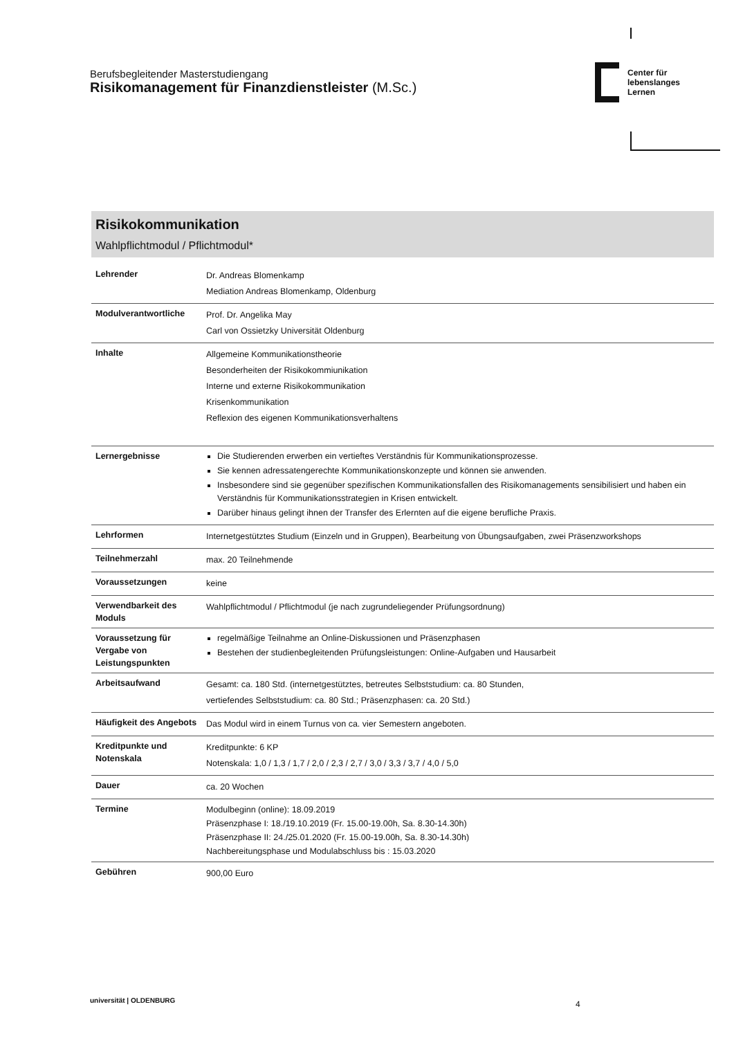Berufsbegleitender Masterstudiengang
Risikomanagement für Finanzdienstleister (M.Sc.)
Center für
lebenslanges
Lernen
Risikokommunikation
Wahlpflichtmodul / Pflichtmodul*
| Lehrender | Dr. Andreas Blomenkamp Mediation Andreas Blomenkamp, Oldenburg |
| Modulverantwortliche | Prof. Dr. Angelika May Carl von Ossietzky Universität Oldenburg |
| Inhalte | Allgemeine Kommunikationstheorie Besonderheiten der Risikokommiunikation Interne und externe Risikokommunikation Krisenkommunikation Reflexion des eigenen Kommunikationsverhaltens |
| Lernergebnisse | Die Studierenden erwerben ein vertieftes Verständnis für Kommunikationsprozesse. Sie kennen adressatengerechte Kommunikationskonzepte und können sie anwenden. Insbesondere sind sie gegenüber spezifischen Kommunikationsfallen des Risikomanagements sensibilisiert und haben ein Verständnis für Kommunikationsstrategien in Krisen entwickelt. Darüber hinaus gelingt ihnen der Transfer des Erlernten auf die eigene berufliche Praxis. |
| Lehrformen | Internetgestütztes Studium (Einzeln und in Gruppen), Bearbeitung von Übungsaufgaben, zwei Präsenzworkshops |
| Teilnehmerzahl | max. 20 Teilnehmende |
| Voraussetzungen | keine |
| Verwendbarkeit des Moduls | Wahlpflichtmodul / Pflichtmodul (je nach zugrundeliegender Prüfungsordnung) |
| Voraussetzung für Vergabe von Leistungspunkten | regelmäßige Teilnahme an Online-Diskussionen und Präsenzphasen Bestehen der studienbegleitenden Prüfungsleistungen: Online-Aufgaben und Hausarbeit |
| Arbeitsaufwand | Gesamt: ca. 180 Std. (internetgestütztes, betreutes Selbststudium: ca. 80 Stunden, vertiefendes Selbststudium: ca. 80 Std.; Präsenzphasen: ca. 20 Std.) |
| Häufigkeit des Angebots | Das Modul wird in einem Turnus von ca. vier Semestern angeboten. |
| Kreditpunkte und Notenskala | Kreditpunkte: 6 KP Notenskala: 1,0 / 1,3 / 1,7 / 2,0 / 2,3 / 2,7 / 3,0 / 3,3 / 3,7 / 4,0 / 5,0 |
| Dauer | ca. 20 Wochen |
| Termine | Modulbeginn (online): 18.09.2019 Präsenzphase I: 18./19.10.2019 (Fr. 15.00-19.00h, Sa. 8.30-14.30h) Präsenzphase II: 24./25.01.2020 (Fr. 15.00-19.00h, Sa. 8.30-14.30h) Nachbereitungsphase und Modulabschluss bis : 15.03.2020 |
| Gebühren | 900,00 Euro |
universität | OLDENBURG 4